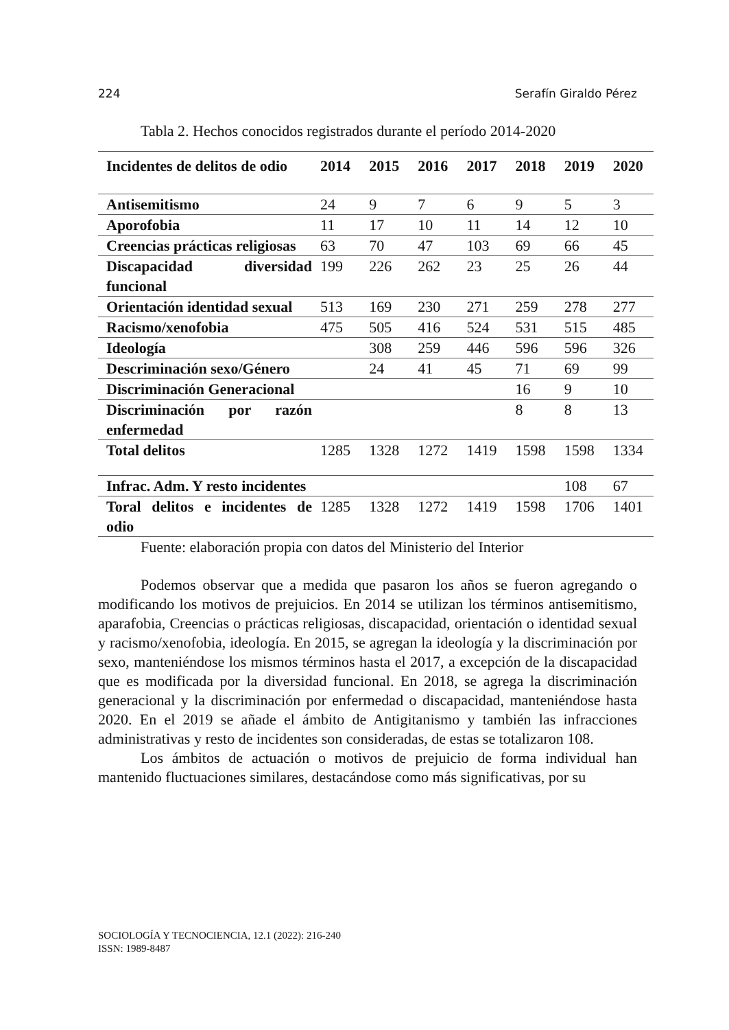224 Serafín Giraldo Pérez
Tabla 2. Hechos conocidos registrados durante el período 2014-2020
| Incidentes de delitos de odio | 2014 | 2015 | 2016 | 2017 | 2018 | 2019 | 2020 |
| --- | --- | --- | --- | --- | --- | --- | --- |
| Antisemitismo | 24 | 9 | 7 | 6 | 9 | 5 | 3 |
| Aporofobia | 11 | 17 | 10 | 11 | 14 | 12 | 10 |
| Creencias prácticas religiosas | 63 | 70 | 47 | 103 | 69 | 66 | 45 |
| Discapacidad diversidad funcional | 199 | 226 | 262 | 23 | 25 | 26 | 44 |
| Orientación identidad sexual | 513 | 169 | 230 | 271 | 259 | 278 | 277 |
| Racismo/xenofobia | 475 | 505 | 416 | 524 | 531 | 515 | 485 |
| Ideología | | 308 | 259 | 446 | 596 | 596 | 326 |
| Descriminación sexo/Género | | 24 | 41 | 45 | 71 | 69 | 99 |
| Discriminación Generacional | | | | | 16 | 9 | 10 |
| Discriminación por razón enfermedad | | | | | 8 | 8 | 13 |
| Total delitos | 1285 | 1328 | 1272 | 1419 | 1598 | 1598 | 1334 |
| Infrac. Adm. Y resto incidentes | | | | | | 108 | 67 |
| Toral delitos e incidentes de odio | 1285 | 1328 | 1272 | 1419 | 1598 | 1706 | 1401 |
Fuente: elaboración propia con datos del Ministerio del Interior
Podemos observar que a medida que pasaron los años se fueron agregando o modificando los motivos de prejuicios. En 2014 se utilizan los términos antisemitismo, aparafobia, Creencias o prácticas religiosas, discapacidad, orientación o identidad sexual y racismo/xenofobia, ideología. En 2015, se agregan la ideología y la discriminación por sexo, manteniéndose los mismos términos hasta el 2017, a excepción de la discapacidad que es modificada por la diversidad funcional. En 2018, se agrega la discriminación generacional y la discriminación por enfermedad o discapacidad, manteniéndose hasta 2020. En el 2019 se añade el ámbito de Antigitanismo y también las infracciones administrativas y resto de incidentes son consideradas, de estas se totalizaron 108.
Los ámbitos de actuación o motivos de prejuicio de forma individual han mantenido fluctuaciones similares, destacándose como más significativas, por su
SOCIOLOGÍA Y TECNOCIENCIA, 12.1 (2022): 216-240
ISSN: 1989-8487